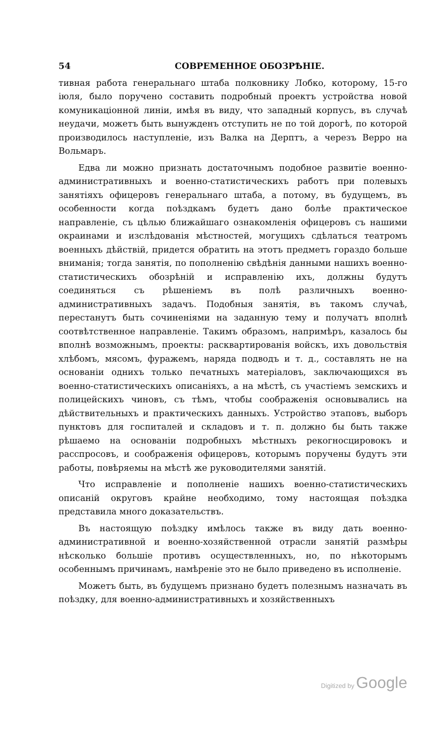54 СОВРЕМЕННОЕ ОБОЗРѢНІЕ.
тивная работа генеральнаго штаба полковнику Лобко, которому, 15-го іюля, было поручено составить подробный проектъ устройства новой комуникаціонной линіи, имѣя въ виду, что западный корпусъ, въ случаѣ неудачи, можетъ быть вынужденъ отступить не по той дорогѣ, по которой производилось наступленіе, изъ Валка на Дерптъ, а черезъ Верро на Вольмаръ.
Едва ли можно признать достаточнымъ подобное развитіе военно-административныхъ и военно-статистическихъ работъ при полевыхъ занятіяхъ офицеровъ генеральнаго штаба, а потому, въ будущемъ, въ особенности когда поѣздкамъ будетъ дано болѣе практическое направленіе, съ цѣлью ближайшаго ознакомленія офицеровъ съ нашими окраинами и изслѣдованія мѣстностей, могущихъ сдѣлаться театромъ военныхъ дѣйствій, придется обратить на этотъ предметъ гораздо больше вниманія; тогда занятія, по пополненію свѣдѣнія данными нашихъ военно-статистическихъ обозрѣній и исправленію ихъ, должны будутъ соединяться съ рѣшеніемъ въ полѣ различныхъ военно-административныхъ задачъ. Подобныя занятія, въ такомъ случаѣ, перестанутъ быть сочиненіями на заданную тему и получатъ вполнѣ соотвѣтственное направленіе. Такимъ образомъ, напримѣръ, казалось бы вполнѣ возможнымъ, проекты: расквартированія войскъ, ихъ довольствія хлѣбомъ, мясомъ, фуражемъ, наряда подводъ и т. д., составлять не на основаніи однихъ только печатныхъ матеріаловъ, заключающихся въ военно-статистическихъ описаніяхъ, а на мѣстѣ, съ участіемъ земскихъ и полицейскихъ чиновъ, съ тѣмъ, чтобы соображенія основывались на дѣйствительныхъ и практическихъ данныхъ. Устройство этаповъ, выборъ пунктовъ для госпиталей и складовъ и т. п. должно бы быть также рѣшаемо на основаніи подробныхъ мѣстныхъ рекогносцировокъ и расспросовъ, и соображенія офицеровъ, которымъ поручены будутъ эти работы, повѣряемы на мѣстѣ же руководителями занятій.
Что исправленіе и пополненіе нашихъ военно-статистическихъ описаній округовъ крайне необходимо, тому настоящая поѣздка представила много доказательствъ.
Въ настоящую поѣздку имѣлось также въ виду дать военно-административной и военно-хозяйственной отрасли занятій размѣры нѣсколько большіе противъ осуществленныхъ, но, по нѣкоторымъ особеннымъ причинамъ, намѣреніе это не было приведено въ исполненіе.
Можетъ быть, въ будущемъ признано будетъ полезнымъ назначать въ поѣздку, для военно-административныхъ и хозяйственныхъ
Digitized by Google